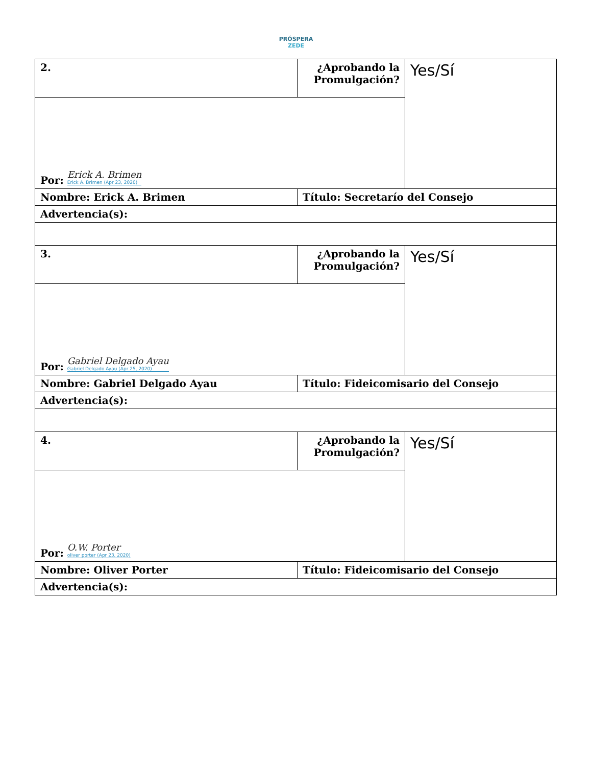PRÓSPERA
ZEDE
| 2. | ¿Aprobando la Promulgación? | Yes/Sí |
| Por: Erick A. Brimen Erick A. Brimen (Apr 23, 2020) | | |
| Nombre: Erick A. Brimen | Título: Secretarío del Consejo | |
| Advertencia(s): | | |
| 3. | ¿Aprobando la Promulgación? | Yes/Sí |
| Por: Gabriel Delgado Ayau Gabriel Delgado Ayau (Apr 25, 2020) | | |
| Nombre: Gabriel Delgado Ayau | Título: Fideicomisario del Consejo | |
| Advertencia(s): | | |
| 4. | ¿Aprobando la Promulgación? | Yes/Sí |
| Por: O.W. Porter oliver porter (Apr 23, 2020) | | |
| Nombre: Oliver Porter | Título: Fideicomisario del Consejo | |
| Advertencia(s): | | |